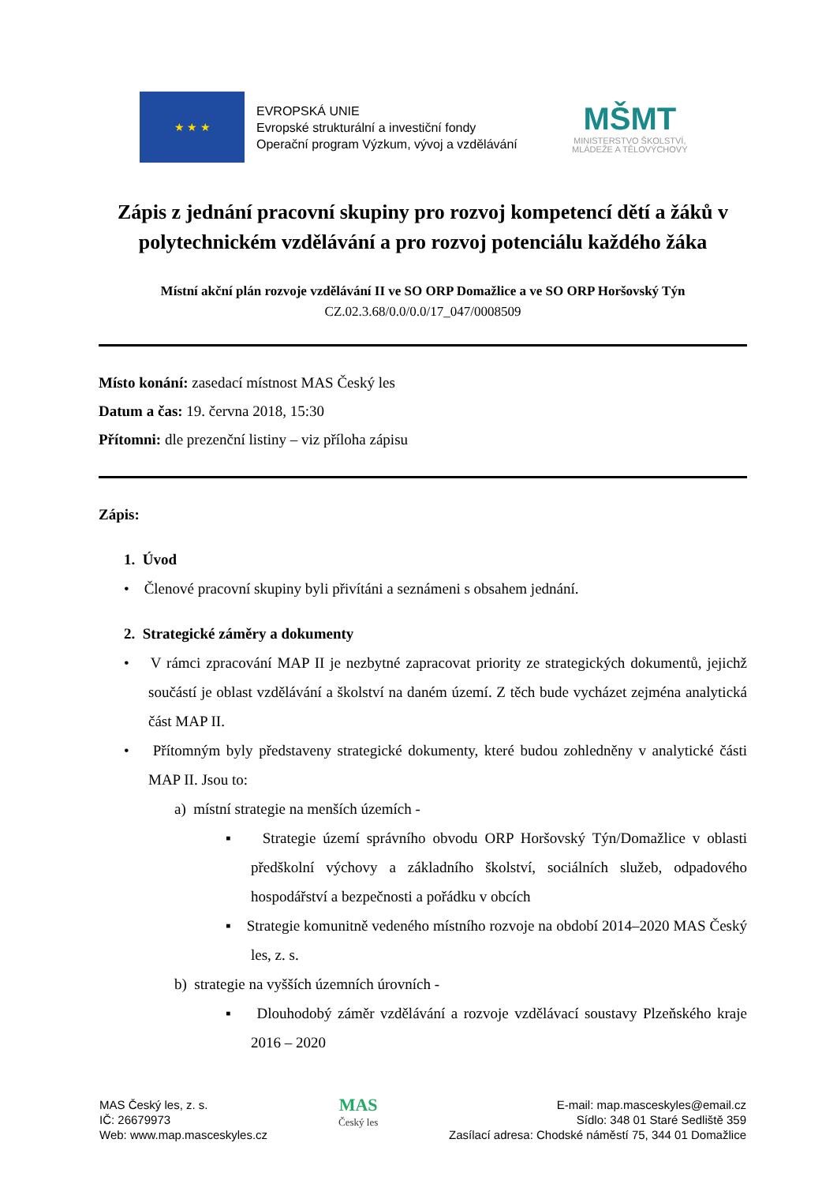★ ★ ★
EVROPSKÁ UNIE
Evropské strukturální a investiční fondy
Operační program Výzkum, vývoj a vzdělávání
MŠMT
MINISTERSTVO ŠKOLSTVÍ,
MLÁDEŽE A TĚLOVÝCHOVY
Zápis z jednání pracovní skupiny pro rozvoj kompetencí dětí a žáků v polytechnickém vzdělávání a pro rozvoj potenciálu každého žáka
Místní akční plán rozvoje vzdělávání II ve SO ORP Domažlice a ve SO ORP Horšovský Týn
CZ.02.3.68/0.0/0.0/17_047/0008509
Místo konání: zasedací místnost MAS Český les
Datum a čas: 19. června 2018, 15:30
Přítomni: dle prezenční listiny – viz příloha zápisu
Zápis:
1. Úvod
• Členové pracovní skupiny byli přivítáni a seznámeni s obsahem jednání.
2. Strategické záměry a dokumenty
• V rámci zpracování MAP II je nezbytné zapracovat priority ze strategických dokumentů, jejichž součástí je oblast vzdělávání a školství na daném území. Z těch bude vycházet zejména analytická část MAP II.
• Přítomným byly představeny strategické dokumenty, které budou zohledněny v analytické části MAP II. Jsou to:
a) místní strategie na menších územích -
▪ Strategie území správního obvodu ORP Horšovský Týn/Domažlice v oblasti předškolní výchovy a základního školství, sociálních služeb, odpadového hospodářství a bezpečnosti a pořádku v obcích
▪ Strategie komunitně vedeného místního rozvoje na období 2014–2020 MAS Český les, z. s.
b) strategie na vyšších územních úrovních -
▪ Dlouhodobý záměr vzdělávání a rozvoje vzdělávací soustavy Plzeňského kraje 2016 – 2020
MAS Český les, z. s.
IČ: 26679973
Web: www.map.masceskyles.cz
MAS
Český les
E-mail: map.masceskyles@email.cz
Sídlo: 348 01 Staré Sedliště 359
Zasílací adresa: Chodské náměstí 75, 344 01 Domažlice